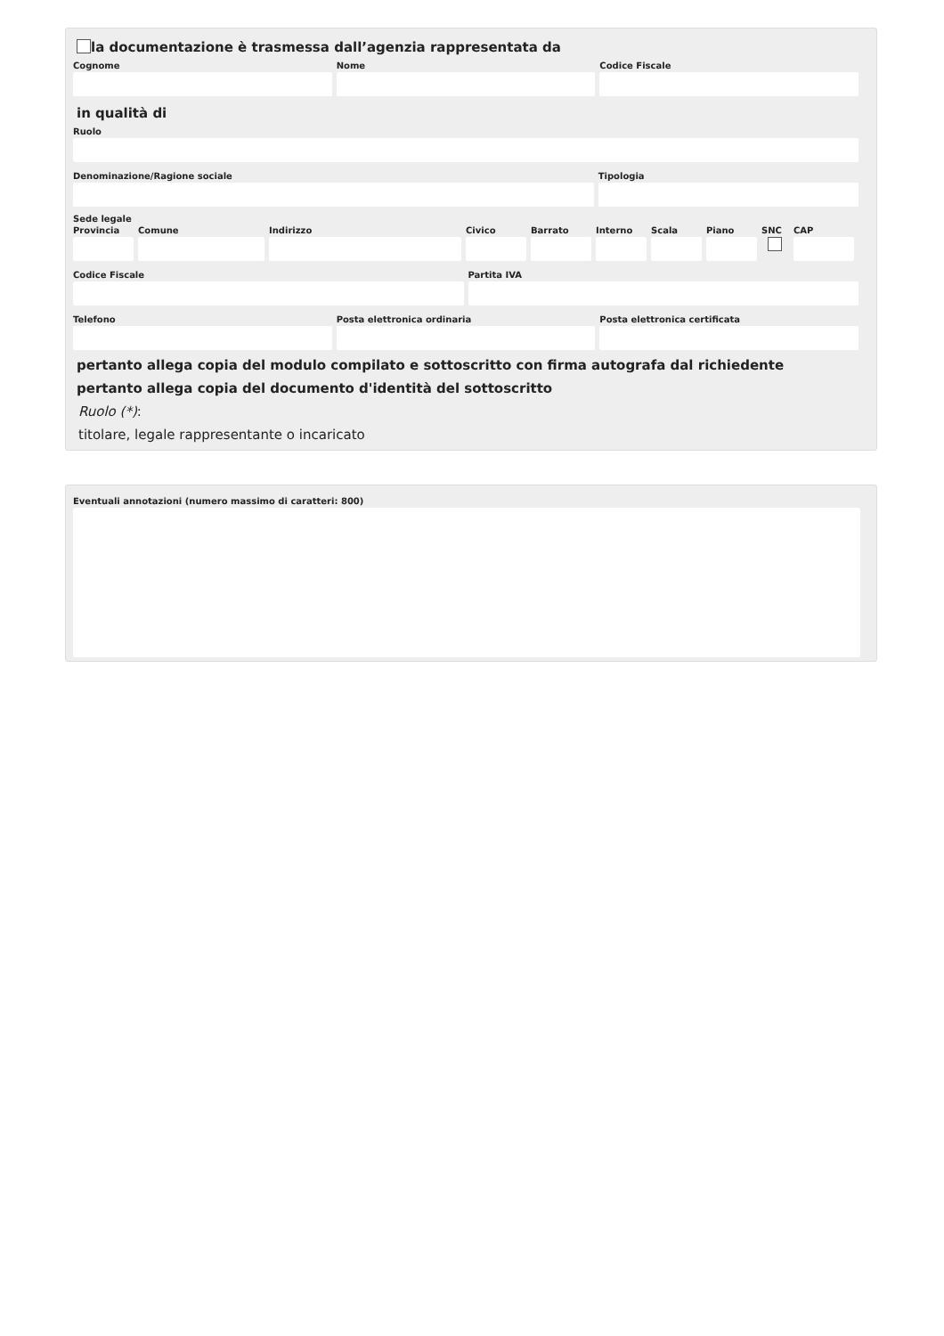la documentazione è trasmessa dall’agenzia rappresentata da
Cognome Nome Codice Fiscale
in qualità di
Ruolo
Denominazione/Ragione sociale Tipologia
Sede legale
Provincia
Comune Indirizzo Civico Barrato Interno
Scala Piano SNC CAP
Codice Fiscale Partita IVA
Telefono Posta elettronica ordinaria Posta elettronica certificata
pertanto allega copia del modulo compilato e sottoscritto con firma autografa dal richiedente
pertanto allega copia del documento d'identità del sottoscritto
Ruolo (*):
titolare, legale rappresentante o incaricato
Eventuali annotazioni (numero massimo di caratteri: 800)